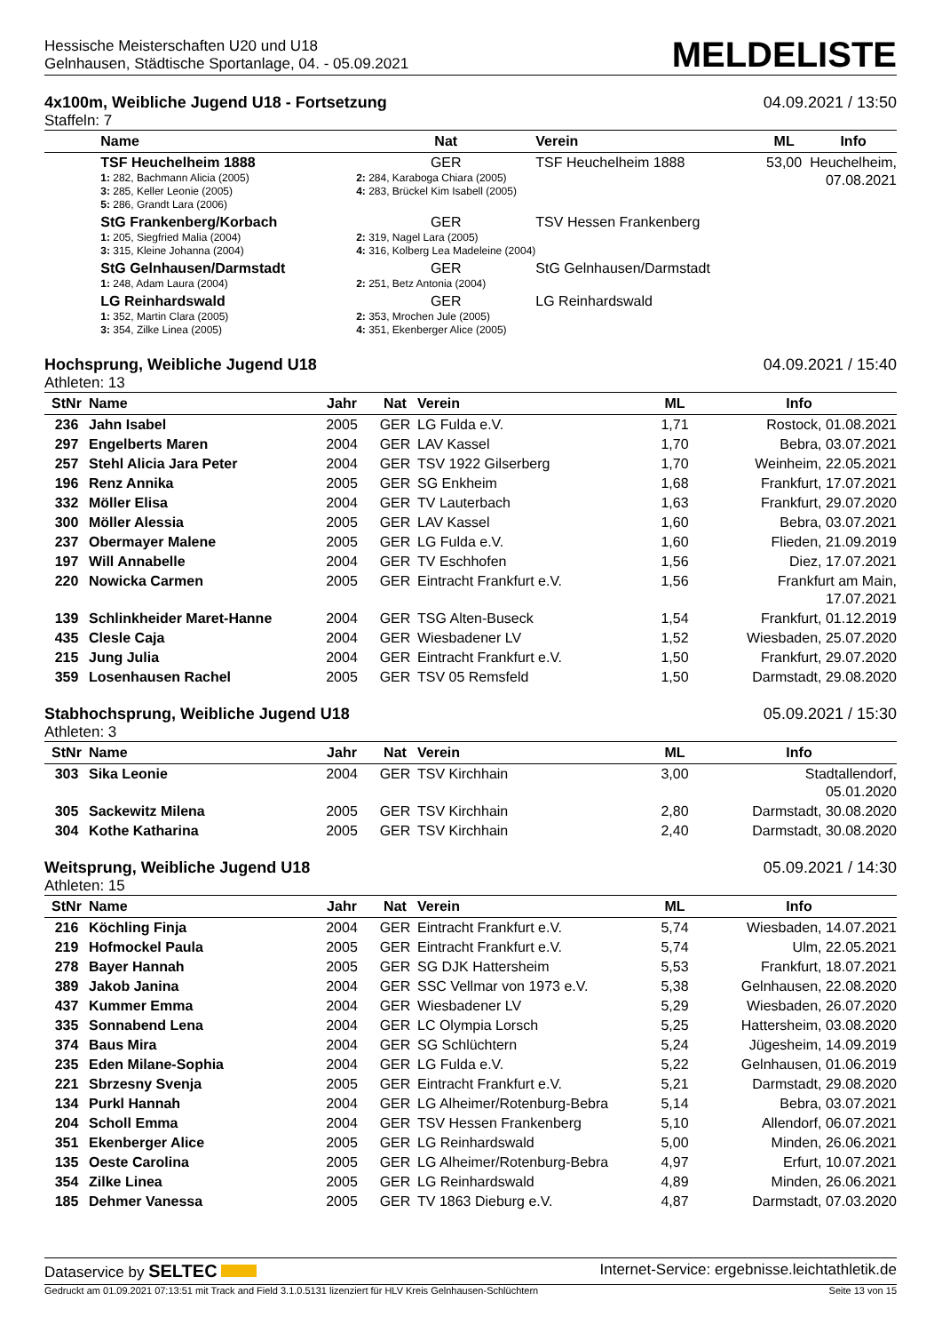Hessische Meisterschaften U20 und U18
Gelnhausen, Städtische Sportanlage, 04. - 05.09.2021
MELDELISTE
4x100m, Weibliche Jugend U18 - Fortsetzung 04.09.2021 / 13:50
Staffeln: 7
| | Name | Nat | Verein | ML | Info |
| --- | --- | --- | --- | --- | --- |
| | TSF Heuchelheim 1888 1: 282, Bachmann Alicia (2005) 3: 285, Keller Leonie (2005) 5: 286, Grandt Lara (2006) | GER 2: 284, Karaboga Chiara (2005) 4: 283, Brückel Kim Isabell (2005) | TSF Heuchelheim 1888 | 53,00 | Heuchelheim, 07.08.2021 |
| | StG Frankenberg/Korbach 1: 205, Siegfried Malia (2004) 3: 315, Kleine Johanna (2004) | GER 2: 319, Nagel Lara (2005) 4: 316, Kolberg Lea Madeleine (2004) | TSV Hessen Frankenberg | | |
| | StG Gelnhausen/Darmstadt 1: 248, Adam Laura (2004) | GER 2: 251, Betz Antonia (2004) | StG Gelnhausen/Darmstadt | | |
| | LG Reinhardswald 1: 352, Martin Clara (2005) 3: 354, Zilke Linea (2005) | GER 2: 353, Mrochen Jule (2005) 4: 351, Ekenberger Alice (2005) | LG Reinhardswald | | |
Hochsprung, Weibliche Jugend U18 04.09.2021 / 15:40
Athleten: 13
| StNr | Name | Jahr | Nat | Verein | ML | Info |
| --- | --- | --- | --- | --- | --- | --- |
| 236 | Jahn Isabel | 2005 | GER | LG Fulda e.V. | 1,71 | Rostock, 01.08.2021 |
| 297 | Engelberts Maren | 2004 | GER | LAV Kassel | 1,70 | Bebra, 03.07.2021 |
| 257 | Stehl Alicia Jara Peter | 2004 | GER | TSV 1922 Gilserberg | 1,70 | Weinheim, 22.05.2021 |
| 196 | Renz Annika | 2005 | GER | SG Enkheim | 1,68 | Frankfurt, 17.07.2021 |
| 332 | Möller Elisa | 2004 | GER | TV Lauterbach | 1,63 | Frankfurt, 29.07.2020 |
| 300 | Möller Alessia | 2005 | GER | LAV Kassel | 1,60 | Bebra, 03.07.2021 |
| 237 | Obermayer Malene | 2005 | GER | LG Fulda e.V. | 1,60 | Flieden, 21.09.2019 |
| 197 | Will Annabelle | 2004 | GER | TV Eschhofen | 1,56 | Diez, 17.07.2021 |
| 220 | Nowicka Carmen | 2005 | GER | Eintracht Frankfurt e.V. | 1,56 | Frankfurt am Main, 17.07.2021 |
| 139 | Schlinkheider Maret-Hanne | 2004 | GER | TSG Alten-Buseck | 1,54 | Frankfurt, 01.12.2019 |
| 435 | Clesle Caja | 2004 | GER | Wiesbadener LV | 1,52 | Wiesbaden, 25.07.2020 |
| 215 | Jung Julia | 2004 | GER | Eintracht Frankfurt e.V. | 1,50 | Frankfurt, 29.07.2020 |
| 359 | Losenhausen Rachel | 2005 | GER | TSV 05 Remsfeld | 1,50 | Darmstadt, 29.08.2020 |
Stabhochsprung, Weibliche Jugend U18 05.09.2021 / 15:30
Athleten: 3
| StNr | Name | Jahr | Nat | Verein | ML | Info |
| --- | --- | --- | --- | --- | --- | --- |
| 303 | Sika Leonie | 2004 | GER | TSV Kirchhain | 3,00 | Stadtallendorf, 05.01.2020 |
| 305 | Sackewitz Milena | 2005 | GER | TSV Kirchhain | 2,80 | Darmstadt, 30.08.2020 |
| 304 | Kothe Katharina | 2005 | GER | TSV Kirchhain | 2,40 | Darmstadt, 30.08.2020 |
Weitsprung, Weibliche Jugend U18 05.09.2021 / 14:30
Athleten: 15
| StNr | Name | Jahr | Nat | Verein | ML | Info |
| --- | --- | --- | --- | --- | --- | --- |
| 216 | Köchling Finja | 2004 | GER | Eintracht Frankfurt e.V. | 5,74 | Wiesbaden, 14.07.2021 |
| 219 | Hofmockel Paula | 2005 | GER | Eintracht Frankfurt e.V. | 5,74 | Ulm, 22.05.2021 |
| 278 | Bayer Hannah | 2005 | GER | SG DJK Hattersheim | 5,53 | Frankfurt, 18.07.2021 |
| 389 | Jakob Janina | 2004 | GER | SSC Vellmar von 1973 e.V. | 5,38 | Gelnhausen, 22.08.2020 |
| 437 | Kummer Emma | 2004 | GER | Wiesbadener LV | 5,29 | Wiesbaden, 26.07.2020 |
| 335 | Sonnabend Lena | 2004 | GER | LC Olympia Lorsch | 5,25 | Hattersheim, 03.08.2020 |
| 374 | Baus Mira | 2004 | GER | SG Schlüchtern | 5,24 | Jügesheim, 14.09.2019 |
| 235 | Eden Milane-Sophia | 2004 | GER | LG Fulda e.V. | 5,22 | Gelnhausen, 01.06.2019 |
| 221 | Sbrzesny Svenja | 2005 | GER | Eintracht Frankfurt e.V. | 5,21 | Darmstadt, 29.08.2020 |
| 134 | Purkl Hannah | 2004 | GER | LG Alheimer/Rotenburg-Bebra | 5,14 | Bebra, 03.07.2021 |
| 204 | Scholl Emma | 2004 | GER | TSV Hessen Frankenberg | 5,10 | Allendorf, 06.07.2021 |
| 351 | Ekenberger Alice | 2005 | GER | LG Reinhardswald | 5,00 | Minden, 26.06.2021 |
| 135 | Oeste Carolina | 2005 | GER | LG Alheimer/Rotenburg-Bebra | 4,97 | Erfurt, 10.07.2021 |
| 354 | Zilke Linea | 2005 | GER | LG Reinhardswald | 4,89 | Minden, 26.06.2021 |
| 185 | Dehmer Vanessa | 2005 | GER | TV 1863 Dieburg e.V. | 4,87 | Darmstadt, 07.03.2020 |
Dataservice by SELTEC Internet-Service: ergebnisse.leichtathletik.de
Gedruckt am 01.09.2021 07:13:51 mit Track and Field 3.1.0.5131 lizenziert für HLV Kreis Gelnhausen-Schlüchtern Seite 13 von 15